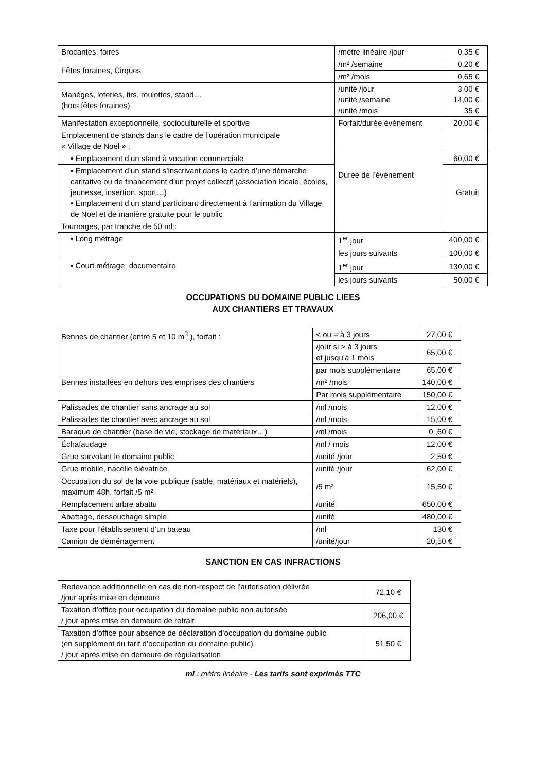| Brocantes, foires | /mètre linéaire /jour | 0,35 € |
| Fêtes foraines, Cirques | /m² /semaine | 0,20 € |
| | /m² /mois | 0,65 € |
| Manèges, loteries, tirs, roulottes, stand… (hors fêtes foraines) | /unité /jour /unité /semaine /unité /mois | 3,00 € 14,00 € 35 € |
| Manifestation exceptionnelle, socioculturelle et sportive | Forfait/durée évènement | 20,00 € |
| Emplacement de stands dans le cadre de l’opération municipale « Village de Noël » : | Durée de l’évènement | |
| • Emplacement d’un stand à vocation commerciale | | 60,00 € |
| • Emplacement d’un stand s’inscrivant dans le cadre d’une démarche caritative ou de financement d’un projet collectif (association locale, écoles, jeunesse, insertion, sport…) • Emplacement d’un stand participant directement à l’animation du Village de Noel et de manière gratuite pour le public | | Gratuit |
| Tournages, par tranche de 50 ml : | | |
| • Long métrage | 1<sup>er</sup> jour | 400,00 € |
| | les jours suivants | 100,00 € |
| • Court métrage, documentaire | 1<sup>er</sup> jour | 130,00 € |
| | les jours suivants | 50,00 € |
OCCUPATIONS DU DOMAINE PUBLIC LIEES
AUX CHANTIERS ET TRAVAUX
| Bennes de chantier (entre 5 et 10 m<sup>3</sup> ), forfait : | < ou = à 3 jours | 27,00 € |
| | /jour si > à 3 jours et jusqu’à 1 mois | 65,00 € |
| | par mois supplémentaire | 65,00 € |
| Bennes installées en dehors des emprises des chantiers | /m² /mois | 140,00 € |
| | Par mois supplémentaire | 150,00 € |
| Palissades de chantier sans ancrage au sol | /ml /mois | 12,00 € |
| Palissades de chantier avec ancrage au sol | /ml /mois | 15,00 € |
| Baraque de chantier (base de vie, stockage de matériaux…) | /ml /mois | 0 ,60 € |
| Échafaudage | /ml / mois | 12,00 € |
| Grue survolant le domaine public | /unité /jour | 2,50 € |
| Grue mobile, nacelle élévatrice | /unité /jour | 62,00 € |
| Occupation du sol de la voie publique (sable, matériaux et matériels), maximum 48h, forfait /5 m² | /5 m² | 15,50 € |
| Remplacement arbre abattu | /unité | 650,00 € |
| Abattage, dessouchage simple | /unité | 480,00 € |
| Taxe pour l’établissement d’un bateau | /ml | 130 € |
| Camion de déménagement | /unité/jour | 20,50 € |
SANCTION EN CAS INFRACTIONS
| Redevance additionnelle en cas de non-respect de l’autorisation délivrée /jour après mise en demeure | 72,10 € |
| Taxation d’office pour occupation du domaine public non autorisée / jour après mise en demeure de retrait | 206,00 € |
| Taxation d’office pour absence de déclaration d’occupation du domaine public (en supplément du tarif d’occupation du domaine public) / jour après mise en demeure de régularisation | 51,50 € |
ml : mètre linéaire - Les tarifs sont exprimés TTC